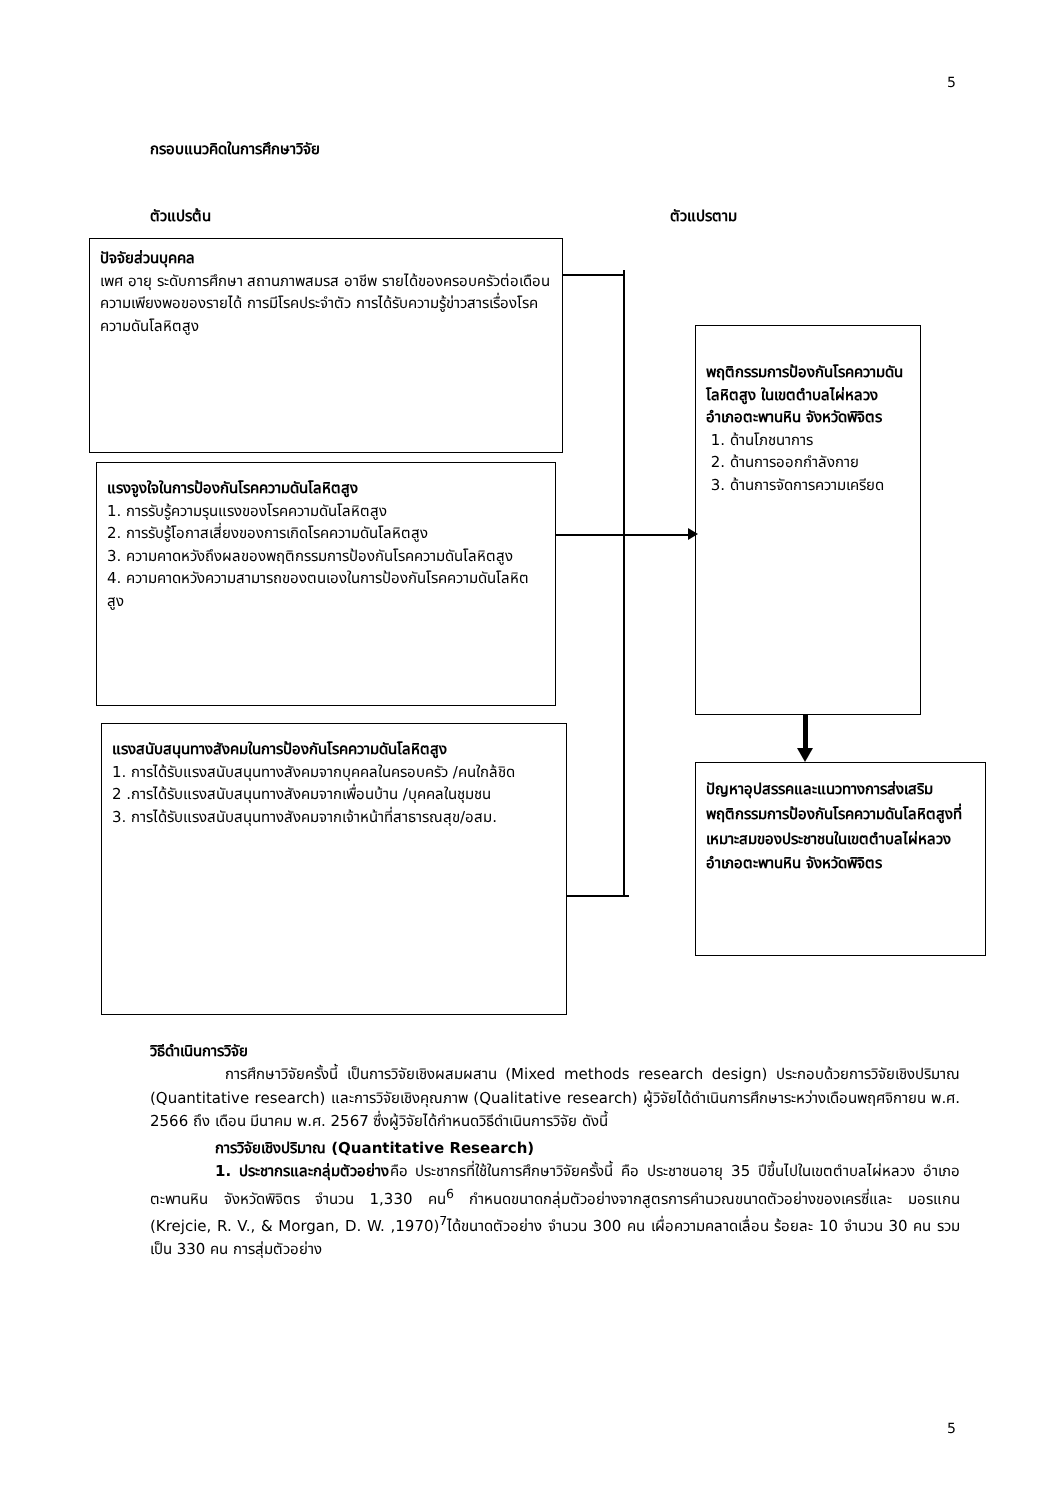5
กรอบแนวคิดในการศึกษาวิจัย
ตัวแปรต้น ตัวแปรตาม
ปัจจัยส่วนบุคคล
เพศ อายุ ระดับการศึกษา สถานภาพสมรส อาชีพ รายได้ของครอบครัวต่อเดือน ความเพียงพอของรายได้ การมีโรคประจำตัว การได้รับความรู้ข่าวสารเรื่องโรคความดันโลหิตสูง
แรงจูงใจในการป้องกันโรคความดันโลหิตสูง
1. การรับรู้ความรุนแรงของโรคความดันโลหิตสูง
2. การรับรู้โอกาสเสี่ยงของการเกิดโรคความดันโลหิตสูง
3. ความคาดหวังถึงผลของพฤติกรรมการป้องกันโรคความดันโลหิตสูง
4. ความคาดหวังความสามารถของตนเองในการป้องกันโรคความดันโลหิตสูง
แรงสนับสนุนทางสังคมในการป้องกันโรคความดันโลหิตสูง
1. การได้รับแรงสนับสนุนทางสังคมจากบุคคลในครอบครัว /คนใกล้ชิด
2 .การได้รับแรงสนับสนุนทางสังคมจากเพื่อนบ้าน /บุคคลในชุมชน
3. การได้รับแรงสนับสนุนทางสังคมจากเจ้าหน้าที่สาธารณสุข/อสม.
พฤติกรรมการป้องกันโรคความดันโลหิตสูง ในเขตตำบลไผ่หลวง อำเภอตะพานหิน จังหวัดพิจิตร
1. ด้านโภชนาการ
2. ด้านการออกกำลังกาย
3. ด้านการจัดการความเครียด
ปัญหาอุปสรรคและแนวทางการส่งเสริมพฤติกรรมการป้องกันโรคความดันโลหิตสูงที่เหมาะสมของประชาชนในเขตตำบลไผ่หลวง อำเภอตะพานหิน จังหวัดพิจิตร
วิธีดำเนินการวิจัย
การศึกษาวิจัยครั้งนี้ เป็นการวิจัยเชิงผสมผสาน (Mixed methods research design) ประกอบด้วยการวิจัยเชิงปริมาณ (Quantitative research) และการวิจัยเชิงคุณภาพ (Qualitative research) ผู้วิจัยได้ดำเนินการศึกษาระหว่างเดือนพฤศจิกายน พ.ศ. 2566 ถึง เดือน มีนาคม พ.ศ. 2567 ซึ่งผู้วิจัยได้กำหนดวิธีดำเนินการวิจัย ดังนี้
การวิจัยเชิงปริมาณ (Quantitative Research)
1. ประชากรและกลุ่มตัวอย่างคือ ประชากรที่ใช้ในการศึกษาวิจัยครั้งนี้ คือ ประชาชนอายุ 35 ปีขึ้นไปในเขตตำบลไผ่หลวง อำเภอตะพานหิน จังหวัดพิจิตร จำนวน 1,330 คน<sup>6</sup> กำหนดขนาดกลุ่มตัวอย่างจากสูตรการคำนวณขนาดตัวอย่างของเครซี่และ มอรแกน (Krejcie, R. V., & Morgan, D. W. ,1970)<sup>7</sup>ได้ขนาดตัวอย่าง จำนวน 300 คน เผื่อความคลาดเลื่อน ร้อยละ 10 จำนวน 30 คน รวมเป็น 330 คน การสุ่มตัวอย่าง
5